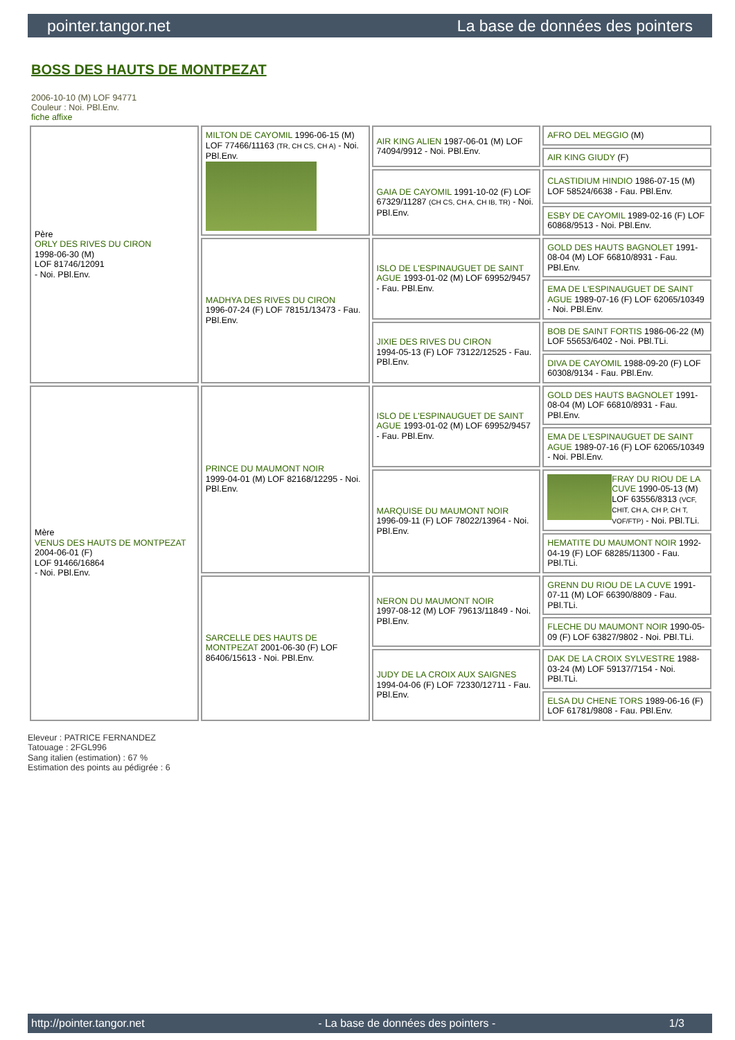pointer.tangor.net La base de données des pointers
BOSS DES HAUTS DE MONTPEZAT
2006-10-10 (M) LOF 94771
Couleur : Noi. PBl.Env.
fiche affixe
| Père ORLY DES RIVES DU CIRON 1998-06-30 (M) LOF 81746/12091 - Noi. PBl.Env. | MILTON DE CAYOMIL 1996-06-15 (M) LOF 77466/11163 (TR, CH CS, CH A) - Noi. PBl.Env. | AIR KING ALIEN 1987-06-01 (M) LOF 74094/9912 - Noi. PBl.Env. | AFRO DEL MEGGIO (M) |
| | | | AIR KING GIUDY (F) |
| | | GAIA DE CAYOMIL 1991-10-02 (F) LOF 67329/11287 (CH CS, CH A, CH IB, TR) - Noi. PBl.Env. | CLASTIDIUM HINDIO 1986-07-15 (M) LOF 58524/6638 - Fau. PBl.Env. |
| | | | ESBY DE CAYOMIL 1989-02-16 (F) LOF 60868/9513 - Noi. PBl.Env. |
| | MADHYA DES RIVES DU CIRON 1996-07-24 (F) LOF 78151/13473 - Fau. PBl.Env. | ISLO DE L'ESPINAUGUET DE SAINT AGUE 1993-01-02 (M) LOF 69952/9457 - Fau. PBl.Env. | GOLD DES HAUTS BAGNOLET 1991-08-04 (M) LOF 66810/8931 - Fau. PBl.Env. |
| | | | EMA DE L'ESPINAUGUET DE SAINT AGUE 1989-07-16 (F) LOF 62065/10349 - Noi. PBl.Env. |
| | | JIXIE DES RIVES DU CIRON 1994-05-13 (F) LOF 73122/12525 - Fau. PBl.Env. | BOB DE SAINT FORTIS 1986-06-22 (M) LOF 55653/6402 - Noi. PBl.TLi. |
| | | | DIVA DE CAYOMIL 1988-09-20 (F) LOF 60308/9134 - Fau. PBl.Env. |
| Mère VENUS DES HAUTS DE MONTPEZAT 2004-06-01 (F) LOF 91466/16864 - Noi. PBl.Env. | PRINCE DU MAUMONT NOIR 1999-04-01 (M) LOF 82168/12295 - Noi. PBl.Env. | ISLO DE L'ESPINAUGUET DE SAINT AGUE 1993-01-02 (M) LOF 69952/9457 - Fau. PBl.Env. | GOLD DES HAUTS BAGNOLET 1991-08-04 (M) LOF 66810/8931 - Fau. PBl.Env. |
| | | | EMA DE L'ESPINAUGUET DE SAINT AGUE 1989-07-16 (F) LOF 62065/10349 - Noi. PBl.Env. |
| | | MARQUISE DU MAUMONT NOIR 1996-09-11 (F) LOF 78022/13964 - Noi. PBl.Env. | FRAY DU RIOU DE LA CUVE 1990-05-13 (M) LOF 63556/8313 (VCF, CHIT, CH A, CH P, CH T, VOF/FTP) - Noi. PBl.TLi. |
| | | | HEMATITE DU MAUMONT NOIR 1992-04-19 (F) LOF 68285/11300 - Fau. PBl.TLi. |
| | SARCELLE DES HAUTS DE MONTPEZAT 2001-06-30 (F) LOF 86406/15613 - Noi. PBl.Env. | NERON DU MAUMONT NOIR 1997-08-12 (M) LOF 79613/11849 - Noi. PBl.Env. | GRENN DU RIOU DE LA CUVE 1991-07-11 (M) LOF 66390/8809 - Fau. PBl.TLi. |
| | | | FLECHE DU MAUMONT NOIR 1990-05-09 (F) LOF 63827/9802 - Noi. PBl.TLi. |
| | | JUDY DE LA CROIX AUX SAIGNES 1994-04-06 (F) LOF 72330/12711 - Fau. PBl.Env. | DAK DE LA CROIX SYLVESTRE 1988-03-24 (M) LOF 59137/7154 - Noi. PBl.TLi. |
| | | | ELSA DU CHENE TORS 1989-06-16 (F) LOF 61781/9808 - Fau. PBl.Env. |
Eleveur : PATRICE FERNANDEZ
Tatouage : 2FGL996
Sang italien (estimation) : 67 %
Estimation des points au pédigrée : 6
http://pointer.tangor.net - La base de données des pointers - 1/3